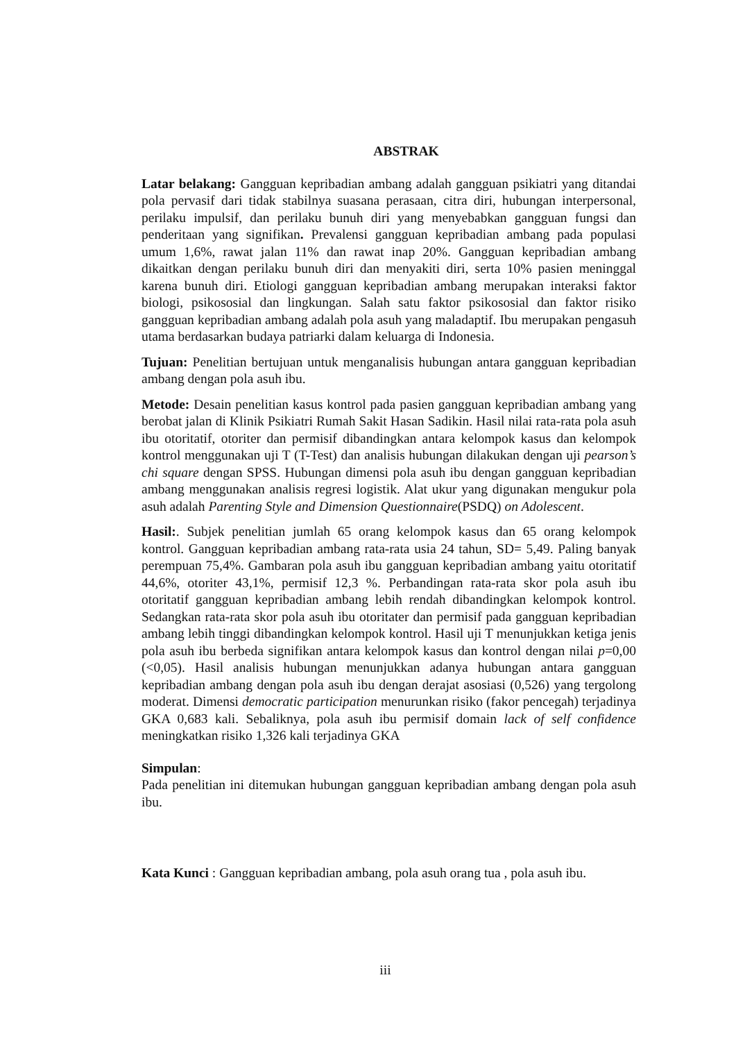ABSTRAK
Latar belakang: Gangguan kepribadian ambang adalah gangguan psikiatri yang ditandai pola pervasif dari tidak stabilnya suasana perasaan, citra diri, hubungan interpersonal, perilaku impulsif, dan perilaku bunuh diri yang menyebabkan gangguan fungsi dan penderitaan yang signifikan. Prevalensi gangguan kepribadian ambang pada populasi umum 1,6%, rawat jalan 11% dan rawat inap 20%. Gangguan kepribadian ambang dikaitkan dengan perilaku bunuh diri dan menyakiti diri, serta 10% pasien meninggal karena bunuh diri. Etiologi gangguan kepribadian ambang merupakan interaksi faktor biologi, psikososial dan lingkungan. Salah satu faktor psikososial dan faktor risiko gangguan kepribadian ambang adalah pola asuh yang maladaptif. Ibu merupakan pengasuh utama berdasarkan budaya patriarki dalam keluarga di Indonesia.
Tujuan: Penelitian bertujuan untuk menganalisis hubungan antara gangguan kepribadian ambang dengan pola asuh ibu.
Metode: Desain penelitian kasus kontrol pada pasien gangguan kepribadian ambang yang berobat jalan di Klinik Psikiatri Rumah Sakit Hasan Sadikin. Hasil nilai rata-rata pola asuh ibu otoritatif, otoriter dan permisif dibandingkan antara kelompok kasus dan kelompok kontrol menggunakan uji T (T-Test) dan analisis hubungan dilakukan dengan uji pearson’s chi square dengan SPSS. Hubungan dimensi pola asuh ibu dengan gangguan kepribadian ambang menggunakan analisis regresi logistik. Alat ukur yang digunakan mengukur pola asuh adalah Parenting Style and Dimension Questionnaire(PSDQ) on Adolescent.
Hasil:. Subjek penelitian jumlah 65 orang kelompok kasus dan 65 orang kelompok kontrol. Gangguan kepribadian ambang rata-rata usia 24 tahun, SD= 5,49. Paling banyak perempuan 75,4%. Gambaran pola asuh ibu gangguan kepribadian ambang yaitu otoritatif 44,6%, otoriter 43,1%, permisif 12,3 %. Perbandingan rata-rata skor pola asuh ibu otoritatif gangguan kepribadian ambang lebih rendah dibandingkan kelompok kontrol. Sedangkan rata-rata skor pola asuh ibu otoritater dan permisif pada gangguan kepribadian ambang lebih tinggi dibandingkan kelompok kontrol. Hasil uji T menunjukkan ketiga jenis pola asuh ibu berbeda signifikan antara kelompok kasus dan kontrol dengan nilai p=0,00 (<0,05). Hasil analisis hubungan menunjukkan adanya hubungan antara gangguan kepribadian ambang dengan pola asuh ibu dengan derajat asosiasi (0,526) yang tergolong moderat. Dimensi democratic participation menurunkan risiko (fakor pencegah) terjadinya GKA 0,683 kali. Sebaliknya, pola asuh ibu permisif domain lack of self confidence meningkatkan risiko 1,326 kali terjadinya GKA
Simpulan:
Pada penelitian ini ditemukan hubungan gangguan kepribadian ambang dengan pola asuh ibu.
Kata Kunci : Gangguan kepribadian ambang, pola asuh orang tua , pola asuh ibu.
iii